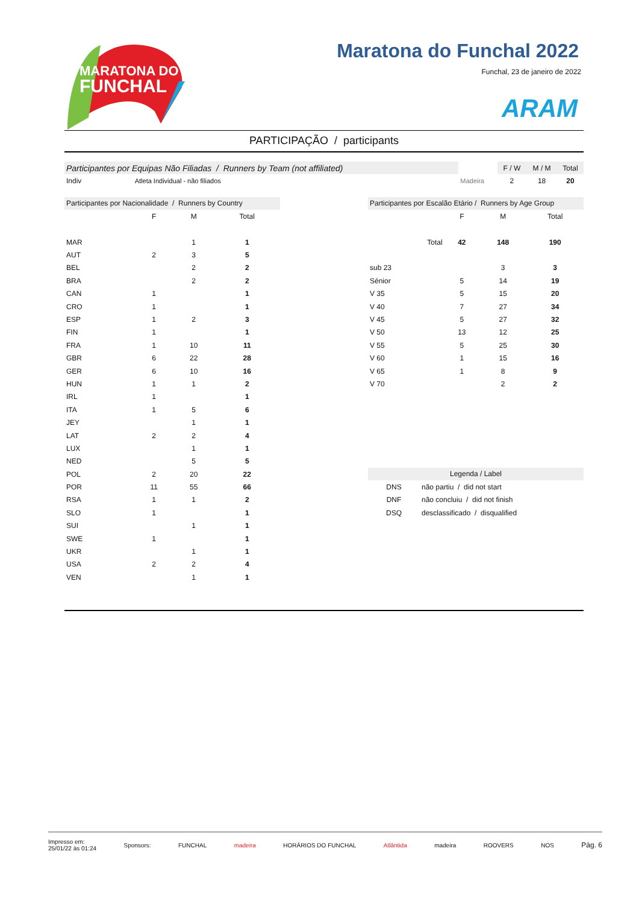MARATONA DO
FUNCHAL
Maratona do Funchal 2022
Funchal, 23 de janeiro de 2022
ARAM
PARTICIPAÇÃO / participants
| Participantes por Equipas Não Filiadas / Runners by Team (not affiliated) | | | F / W | M / M | Total |
| Indiv | Atleta Individual - não filiados | Madeira | 2 | 18 | 20 |
| Participantes por Nacionalidade / Runners by Country | | | |
| | F | M | Total |
| MAR | | 1 | 1 |
| AUT | 2 | 3 | 5 |
| BEL | | 2 | 2 |
| BRA | | 2 | 2 |
| CAN | 1 | | 1 |
| CRO | 1 | | 1 |
| ESP | 1 | 2 | 3 |
| FIN | 1 | | 1 |
| FRA | 1 | 10 | 11 |
| GBR | 6 | 22 | 28 |
| GER | 6 | 10 | 16 |
| HUN | 1 | 1 | 2 |
| IRL | 1 | | 1 |
| ITA | 1 | 5 | 6 |
| JEY | | 1 | 1 |
| LAT | 2 | 2 | 4 |
| LUX | | 1 | 1 |
| NED | | 5 | 5 |
| POL | 2 | 20 | 22 |
| POR | 11 | 55 | 66 |
| RSA | 1 | 1 | 2 |
| SLO | 1 | | 1 |
| SUI | | 1 | 1 |
| SWE | 1 | | 1 |
| UKR | | 1 | 1 |
| USA | 2 | 2 | 4 |
| VEN | | 1 | 1 |
| Participantes por Escalão Etário / Runners by Age Group | | | |
| | F | M | Total |
| Total | 42 | 148 | 190 |
| sub 23 | | 3 | 3 |
| Sénior | 5 | 14 | 19 |
| V 35 | 5 | 15 | 20 |
| V 40 | 7 | 27 | 34 |
| V 45 | 5 | 27 | 32 |
| V 50 | 13 | 12 | 25 |
| V 55 | 5 | 25 | 30 |
| V 60 | 1 | 15 | 16 |
| V 65 | 1 | 8 | 9 |
| V 70 | | 2 | 2 |
| Legenda / Label | |
| DNS | não partiu / did not start |
| DNF | não concluiu / did not finish |
| DSQ | desclassificado / disqualified |
Impresso em:
25/01/22 às 01:24
Sponsors: FUNCHAL madeira HORÁRIOS DO FUNCHAL Atlântida madeira ROOVERS NOS
Pág. 6